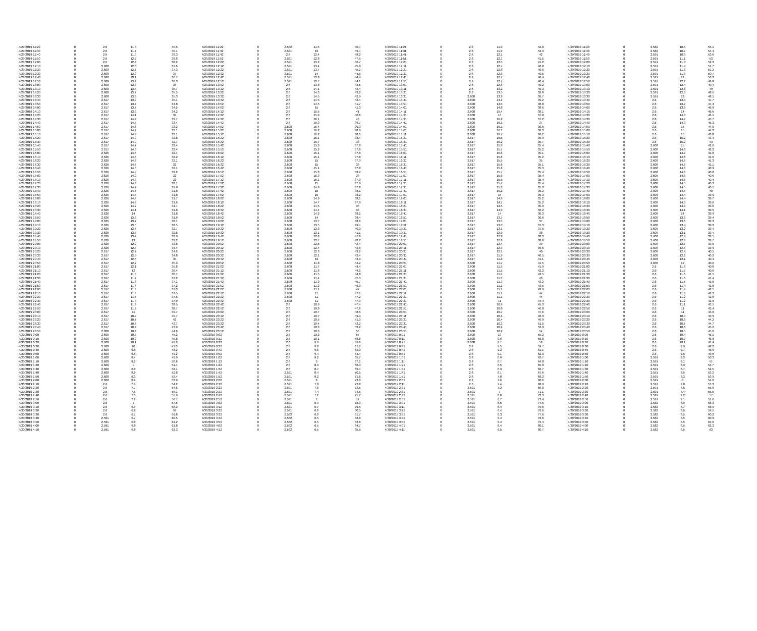| 4/29/2019 11:20 | 0 | 2.6 | 11.4 | 40.5 | 4/29/2019 11:22 | 0 | 2.582 | 11.5 | 50.4 | 4/29/2019 11:21 | 0 | 2.6 | 11.9 | 42.8 | 4/29/2019 11:20 | 0 | 2.582 | 10.5 | 55.1 |
| 4/29/2019 11:30 | 0 | 2.6 | 11.7 | 40.1 | 4/29/2019 11:32 | 0 | 2.591 | 12 | 49.4 | 4/29/2019 11:31 | 0 | 2.6 | 11.9 | 42.3 | 4/29/2019 11:30 | 0 | 2.582 | 10.7 | 54.4 |
| 4/29/2019 11:40 | 0 | 2.6 | 11.9 | 39.3 | 4/29/2019 11:42 | 0 | 2.6 | 12.4 | 48.2 | 4/29/2019 11:41 | 0 | 2.6 | 12.1 | 42 | 4/29/2019 11:40 | 0 | 2.591 | 10.9 | 53.6 |
| 4/29/2019 11:50 | 0 | 2.6 | 12.2 | 38.8 | 4/29/2019 11:52 | 0 | 2.591 | 12.8 | 47.5 | 4/29/2019 11:51 | 0 | 2.6 | 12.3 | 41.5 | 4/29/2019 11:50 | 0 | 2.591 | 11.1 | 53 |
| 4/29/2019 12:00 | 0 | 2.6 | 12.4 | 38.2 | 4/29/2019 12:02 | 0 | 2.591 | 13.2 | 46.7 | 4/29/2019 12:01 | 0 | 2.6 | 12.5 | 41.2 | 4/29/2019 12:00 | 0 | 2.591 | 11.3 | 52.3 |
| 4/29/2019 12:10 | 0 | 2.608 | 12.5 | 37.6 | 4/29/2019 12:12 | 0 | 2.591 | 13.4 | 45.9 | 4/29/2019 12:11 | 0 | 2.6 | 12.7 | 40.8 | 4/29/2019 12:10 | 0 | 2.591 | 11.4 | 51.7 |
| 4/29/2019 12:20 | 0 | 2.608 | 12.7 | 37.3 | 4/29/2019 12:22 | 0 | 2.591 | 13.7 | 45.2 | 4/29/2019 12:21 | 0 | 2.6 | 12.8 | 40.6 | 4/29/2019 12:20 | 0 | 2.591 | 11.6 | 51.2 |
| 4/29/2019 12:30 | 0 | 2.608 | 12.9 | 37 | 4/29/2019 12:32 | 0 | 2.591 | 14 | 44.5 | 4/29/2019 12:31 | 0 | 2.6 | 12.8 | 40.5 | 4/29/2019 12:30 | 0 | 2.591 | 11.8 | 50.7 |
| 4/29/2019 12:40 | 0 | 2.608 | 13.1 | 36.7 | 4/29/2019 12:42 | 0 | 2.591 | 13.8 | 44.4 | 4/29/2019 12:41 | 0 | 2.6 | 12.7 | 40.4 | 4/29/2019 12:40 | 0 | 2.591 | 12 | 50.3 |
| 4/29/2019 12:50 | 0 | 2.608 | 13.2 | 36.3 | 4/29/2019 12:52 | 0 | 2.591 | 13.7 | 44.1 | 4/29/2019 12:51 | 0 | 2.6 | 12.7 | 40.4 | 4/29/2019 12:50 | 0 | 2.591 | 12.2 | 49.8 |
| 4/29/2019 13:00 | 0 | 2.608 | 13.3 | 36 | 4/29/2019 13:02 | 0 | 2.6 | 13.8 | 43.6 | 4/29/2019 13:01 | 0 | 2.6 | 12.8 | 40.2 | 4/29/2019 13:00 | 0 | 2.591 | 12.4 | 49.4 |
| 4/29/2019 13:10 | 0 | 2.608 | 13.5 | 35.7 | 4/29/2019 13:12 | 0 | 2.6 | 14.1 | 43.4 | 4/29/2019 13:11 | 0 | 2.6 | 13.2 | 40.3 | 4/29/2019 13:10 | 0 | 2.591 | 12.6 | 49 |
| 4/29/2019 13:20 | 0 | 2.608 | 13.7 | 35.5 | 4/29/2019 13:22 | 0 | 2.6 | 14.3 | 43.2 | 4/29/2019 13:21 | 0 | 2.6 | 13.5 | 39.8 | 4/29/2019 13:20 | 0 | 2.591 | 12.8 | 48.5 |
| 4/29/2019 13:30 | 0 | 2.608 | 13.8 | 35.3 | 4/29/2019 13:32 | 0 | 2.6 | 14.5 | 42.9 | 4/29/2019 13:31 | 0 | 2.608 | 13.9 | 39.7 | 4/29/2019 13:30 | 0 | 2.591 | 13 | 48.1 |
| 4/29/2019 13:40 | 0 | 2.617 | 13.9 | 35.1 | 4/29/2019 13:42 | 0 | 2.6 | 14.5 | 42.4 | 4/29/2019 13:41 | 0 | 2.608 | 14.1 | 39.2 | 4/29/2019 13:40 | 0 | 2.6 | 13.3 | 47.7 |
| 4/29/2019 13:50 | 0 | 2.617 | 13.7 | 34.8 | 4/29/2019 13:52 | 0 | 2.6 | 14.5 | 41.7 | 4/29/2019 13:51 | 0 | 2.608 | 14.5 | 38.8 | 4/29/2019 13:50 | 0 | 2.6 | 13.7 | 47.4 |
| 4/29/2019 14:00 | 0 | 2.617 | 13.7 | 34.5 | 4/29/2019 14:02 | 0 | 2.6 | 15 | 41.3 | 4/29/2019 14:01 | 0 | 2.608 | 14.8 | 38.6 | 4/29/2019 14:00 | 0 | 2.6 | 13.8 | 46.9 |
| 4/29/2019 14:10 | 0 | 2.617 | 13.8 | 34.2 | 4/29/2019 14:12 | 0 | 2.6 | 15.5 | 41 | 4/29/2019 14:11 | 0 | 2.608 | 15.4 | 38.1 | 4/29/2019 14:10 | 0 | 2.6 | 14 | 46.6 |
| 4/29/2019 14:20 | 0 | 2.617 | 14.1 | 34 | 4/29/2019 14:22 | 0 | 2.6 | 15.9 | 40.6 | 4/29/2019 14:21 | 0 | 2.608 | 16 | 37.8 | 4/29/2019 14:20 | 0 | 2.6 | 14.3 | 46.1 |
| 4/29/2019 14:30 | 0 | 2.617 | 14.4 | 33.7 | 4/29/2019 14:32 | 0 | 2.6 | 16.1 | 40 | 4/29/2019 14:31 | 0 | 2.608 | 16.2 | 37.2 | 4/29/2019 14:30 | 0 | 2.6 | 14.7 | 45.7 |
| 4/29/2019 14:40 | 0 | 2.617 | 14.5 | 33.4 | 4/29/2019 14:42 | 0 | 2.6 | 16.3 | 39.7 | 4/29/2019 14:41 | 0 | 2.608 | 16.1 | 37 | 4/29/2019 14:40 | 0 | 2.6 | 14.9 | 45.3 |
| 4/29/2019 14:50 | 0 | 2.617 | 14.6 | 33.2 | 4/29/2019 14:52 | 0 | 2.608 | 16.4 | 39.3 | 4/29/2019 14:51 | 0 | 2.608 | 16.1 | 36.6 | 4/29/2019 14:50 | 0 | 2.6 | 15 | 44.8 |
| 4/29/2019 15:00 | 0 | 2.617 | 14.7 | 33.1 | 4/29/2019 15:02 | 0 | 2.608 | 16.2 | 38.9 | 4/29/2019 15:01 | 0 | 2.608 | 16.3 | 36.3 | 4/29/2019 15:00 | 0 | 2.6 | 15 | 44.2 |
| 4/29/2019 15:10 | 0 | 2.617 | 14.9 | 33.1 | 4/29/2019 15:12 | 0 | 2.608 | 16.2 | 38.6 | 4/29/2019 15:11 | 0 | 2.608 | 16.7 | 36.2 | 4/29/2019 15:10 | 0 | 2.6 | 15 | 43.8 |
| 4/29/2019 15:20 | 0 | 2.617 | 14.9 | 32.8 | 4/29/2019 15:22 | 0 | 2.608 | 16.1 | 38.4 | 4/29/2019 15:21 | 0 | 2.617 | 16.5 | 35.9 | 4/29/2019 15:20 | 0 | 2.6 | 15.2 | 43.4 |
| 4/29/2019 15:30 | 0 | 2.617 | 14.9 | 32.7 | 4/29/2019 15:32 | 0 | 2.608 | 15.7 | 38 | 4/29/2019 15:31 | 0 | 2.617 | 16.2 | 35.7 | 4/29/2019 15:30 | 0 | 2.6 | 15.2 | 43 |
| 4/29/2019 15:40 | 0 | 2.617 | 14.7 | 32.4 | 4/29/2019 15:42 | 0 | 2.608 | 15.3 | 37.8 | 4/29/2019 15:41 | 0 | 2.617 | 15.9 | 35.4 | 4/29/2019 15:40 | 0 | 2.608 | 15 | 42.6 |
| 4/29/2019 15:50 | 0 | 2.617 | 14.6 | 32.4 | 4/29/2019 15:52 | 0 | 2.608 | 15.2 | 37.8 | 4/29/2019 15:51 | 0 | 2.617 | 15.7 | 35.2 | 4/29/2019 15:50 | 0 | 2.608 | 14.8 | 42.2 |
| 4/29/2019 16:00 | 0 | 2.626 | 14.6 | 32.4 | 4/29/2019 16:02 | 0 | 2.608 | 15.1 | 37.8 | 4/29/2019 16:01 | 0 | 2.617 | 15.6 | 35.1 | 4/29/2019 16:00 | 0 | 2.608 | 14.7 | 41.8 |
| 4/29/2019 16:10 | 0 | 2.626 | 14.6 | 32.2 | 4/29/2019 16:12 | 0 | 2.608 | 15.1 | 37.8 | 4/29/2019 16:11 | 0 | 2.617 | 15.6 | 35.2 | 4/29/2019 16:10 | 0 | 2.608 | 14.6 | 41.6 |
| 4/29/2019 16:20 | 0 | 2.626 | 14.6 | 32.1 | 4/29/2019 16:22 | 0 | 2.608 | 15 | 37.9 | 4/29/2019 16:21 | 0 | 2.617 | 15.5 | 35 | 4/29/2019 16:20 | 0 | 2.608 | 14.6 | 41.3 |
| 4/29/2019 16:30 | 0 | 2.626 | 14.6 | 32 | 4/29/2019 16:32 | 0 | 2.608 | 15 | 38 | 4/29/2019 16:31 | 0 | 2.617 | 15.6 | 35.1 | 4/29/2019 16:30 | 0 | 2.608 | 14.6 | 41.1 |
| 4/29/2019 16:40 | 0 | 2.626 | 14.8 | 32.1 | 4/29/2019 16:42 | 0 | 2.608 | 15.1 | 37.8 | 4/29/2019 16:41 | 0 | 2.617 | 15.6 | 35.3 | 4/29/2019 16:40 | 0 | 2.608 | 14.6 | 40.9 |
| 4/29/2019 16:50 | 0 | 2.626 | 14.9 | 32.2 | 4/29/2019 16:52 | 0 | 2.608 | 15.3 | 38.2 | 4/29/2019 16:51 | 0 | 2.617 | 15.7 | 35.4 | 4/29/2019 16:50 | 0 | 2.608 | 14.6 | 40.8 |
| 4/29/2019 17:00 | 0 | 2.626 | 14.9 | 32 | 4/29/2019 17:02 | 0 | 2.608 | 15.3 | 38 | 4/29/2019 17:01 | 0 | 2.617 | 15.6 | 35.4 | 4/29/2019 17:00 | 0 | 2.608 | 14.6 | 40.6 |
| 4/29/2019 17:10 | 0 | 2.626 | 14.8 | 32 | 4/29/2019 17:12 | 0 | 2.608 | 15.1 | 37.9 | 4/29/2019 17:11 | 0 | 2.617 | 15.5 | 35.4 | 4/29/2019 17:10 | 0 | 2.608 | 14.6 | 40.4 |
| 4/29/2019 17:20 | 0 | 2.626 | 14.8 | 32.1 | 4/29/2019 17:22 | 0 | 2.608 | 15 | 37.9 | 4/29/2019 17:21 | 0 | 2.617 | 15.4 | 35.4 | 4/29/2019 17:20 | 0 | 2.608 | 14.5 | 40.3 |
| 4/29/2019 17:30 | 0 | 2.626 | 14.7 | 31.9 | 4/29/2019 17:32 | 0 | 2.608 | 14.9 | 37.8 | 4/29/2019 17:31 | 0 | 2.617 | 15.3 | 35.3 | 4/29/2019 17:30 | 0 | 2.608 | 14.5 | 40.1 |
| 4/29/2019 17:40 | 0 | 2.626 | 14.7 | 31.8 | 4/29/2019 17:42 | 0 | 2.608 | 15 | 38.1 | 4/29/2019 17:41 | 0 | 2.617 | 15.2 | 35.2 | 4/29/2019 17:40 | 0 | 2.608 | 14.5 | 40 |
| 4/29/2019 17:50 | 0 | 2.626 | 14.5 | 31.8 | 4/29/2019 17:52 | 0 | 2.608 | 15 | 38.2 | 4/29/2019 17:51 | 0 | 2.617 | 15 | 35.3 | 4/29/2019 17:50 | 0 | 2.608 | 14.4 | 39.9 |
| 4/29/2019 18:00 | 0 | 2.626 | 14.4 | 31.7 | 4/29/2019 18:02 | 0 | 2.608 | 14.9 | 38.1 | 4/29/2019 18:01 | 0 | 2.617 | 14.9 | 35.2 | 4/29/2019 18:00 | 0 | 2.608 | 14.4 | 39.7 |
| 4/29/2019 18:10 | 0 | 2.626 | 14.3 | 31.6 | 4/29/2019 18:12 | 0 | 2.608 | 14.7 | 37.9 | 4/29/2019 18:11 | 0 | 2.617 | 14.7 | 35.2 | 4/29/2019 18:10 | 0 | 2.608 | 14.3 | 39.6 |
| 4/29/2019 18:20 | 0 | 2.626 | 14.2 | 31.7 | 4/29/2019 18:22 | 0 | 2.608 | 14.5 | 38 | 4/29/2019 18:21 | 0 | 2.617 | 14.5 | 35.9 | 4/29/2019 18:20 | 0 | 2.608 | 14.3 | 39.6 |
| 4/29/2019 18:30 | 0 | 2.626 | 14.1 | 31.8 | 4/29/2019 18:32 | 0 | 2.608 | 14.4 | 38 | 4/29/2019 18:31 | 0 | 2.617 | 14.3 | 36.2 | 4/29/2019 18:30 | 0 | 2.608 | 14.1 | 39.5 |
| 4/29/2019 18:40 | 0 | 2.626 | 14 | 31.8 | 4/29/2019 18:42 | 0 | 2.608 | 14.2 | 38.1 | 4/29/2019 18:41 | 0 | 2.617 | 14 | 36.3 | 4/29/2019 18:40 | 0 | 2.608 | 14 | 39.4 |
| 4/29/2019 18:50 | 0 | 2.626 | 13.8 | 31.9 | 4/29/2019 18:52 | 0 | 2.608 | 14 | 38.4 | 4/29/2019 18:51 | 0 | 2.617 | 13.7 | 36.6 | 4/29/2019 18:50 | 0 | 2.608 | 13.8 | 39.4 |
| 4/29/2019 19:00 | 0 | 2.626 | 13.7 | 32.1 | 4/29/2019 19:02 | 0 | 2.608 | 13.7 | 38.8 | 4/29/2019 19:01 | 0 | 2.617 | 13.5 | 37 | 4/29/2019 19:00 | 0 | 2.608 | 13.6 | 39.3 |
| 4/29/2019 19:10 | 0 | 2.626 | 13.5 | 32.5 | 4/29/2019 19:12 | 0 | 2.608 | 13.5 | 39.4 | 4/29/2019 19:11 | 0 | 2.617 | 13.3 | 37.3 | 4/29/2019 19:10 | 0 | 2.608 | 13.4 | 39.3 |
| 4/29/2019 19:20 | 0 | 2.626 | 13.4 | 32.7 | 4/29/2019 19:22 | 0 | 2.608 | 13.3 | 40.3 | 4/29/2019 19:21 | 0 | 2.617 | 13.1 | 37.6 | 4/29/2019 19:20 | 0 | 2.608 | 13.2 | 39.4 |
| 4/29/2019 19:30 | 0 | 2.626 | 13.3 | 32.8 | 4/29/2019 19:32 | 0 | 2.608 | 13.1 | 41.1 | 4/29/2019 19:31 | 0 | 2.617 | 12.9 | 38 | 4/29/2019 19:30 | 0 | 2.608 | 13.1 | 39.4 |
| 4/29/2019 19:40 | 0 | 2.626 | 13.2 | 32.9 | 4/29/2019 19:42 | 0 | 2.608 | 12.8 | 41.8 | 4/29/2019 19:41 | 0 | 2.617 | 12.8 | 38.3 | 4/29/2019 19:40 | 0 | 2.608 | 12.9 | 39.5 |
| 4/29/2019 19:50 | 0 | 2.626 | 13 | 33.2 | 4/29/2019 19:52 | 0 | 2.608 | 12.7 | 42.2 | 4/29/2019 19:51 | 0 | 2.617 | 12.6 | 38.6 | 4/29/2019 19:50 | 0 | 2.608 | 12.8 | 39.7 |
| 4/29/2019 20:00 | 0 | 2.626 | 12.9 | 33.6 | 4/29/2019 20:02 | 0 | 2.608 | 12.5 | 42.4 | 4/29/2019 20:01 | 0 | 2.617 | 12.4 | 39 | 4/29/2019 20:00 | 0 | 2.608 | 12.7 | 39.8 |
| 4/29/2019 20:10 | 0 | 2.626 | 12.8 | 34.4 | 4/29/2019 20:12 | 0 | 2.608 | 12.4 | 42.8 | 4/29/2019 20:11 | 0 | 2.617 | 12.3 | 39.5 | 4/29/2019 20:10 | 0 | 2.608 | 12.5 | 39.9 |
| 4/29/2019 20:20 | 0 | 2.617 | 12.7 | 34.6 | 4/29/2019 20:22 | 0 | 2.608 | 12.3 | 43.2 | 4/29/2019 20:21 | 0 | 2.617 | 12.1 | 40 | 4/29/2019 20:20 | 0 | 2.608 | 12.4 | 40.1 |
| 4/29/2019 20:30 | 0 | 2.617 | 12.5 | 34.8 | 4/29/2019 20:32 | 0 | 2.608 | 12.1 | 43.4 | 4/29/2019 20:31 | 0 | 2.617 | 11.9 | 40.5 | 4/29/2019 20:30 | 0 | 2.608 | 12.2 | 40.2 |
| 4/29/2019 20:40 | 0 | 2.617 | 12.4 | 35 | 4/29/2019 20:42 | 0 | 2.608 | 12 | 43.9 | 4/29/2019 20:41 | 0 | 2.617 | 11.8 | 41.1 | 4/29/2019 20:40 | 0 | 2.608 | 12.1 | 40.4 |
| 4/29/2019 20:50 | 0 | 2.617 | 12.2 | 35.3 | 4/29/2019 20:52 | 0 | 2.608 | 11.8 | 44.2 | 4/29/2019 20:51 | 0 | 2.608 | 11.7 | 41.5 | 4/29/2019 20:50 | 0 | 2.608 | 12 | 40.6 |
| 4/29/2019 21:00 | 0 | 2.617 | 12.1 | 35.8 | 4/29/2019 21:02 | 0 | 2.608 | 11.7 | 44.4 | 4/29/2019 21:01 | 0 | 2.608 | 11.5 | 41.9 | 4/29/2019 21:00 | 0 | 2.6 | 11.8 | 40.8 |
| 4/29/2019 21:10 | 0 | 2.617 | 12 | 36.4 | 4/29/2019 21:12 | 0 | 2.608 | 11.6 | 44.6 | 4/29/2019 21:11 | 0 | 2.608 | 11.5 | 42.2 | 4/29/2019 21:10 | 0 | 2.6 | 11.7 | 40.9 |
| 4/29/2019 21:20 | 0 | 2.617 | 11.8 | 36.7 | 4/29/2019 21:22 | 0 | 2.608 | 11.5 | 44.8 | 4/29/2019 21:21 | 0 | 2.608 | 11.4 | 42.5 | 4/29/2019 21:20 | 0 | 2.6 | 11.6 | 41.1 |
| 4/29/2019 21:30 | 0 | 2.617 | 11.7 | 37.2 | 4/29/2019 21:32 | 0 | 2.608 | 11.4 | 45.3 | 4/29/2019 21:31 | 0 | 2.608 | 11.3 | 43 | 4/29/2019 21:30 | 0 | 2.6 | 11.6 | 41.4 |
| 4/29/2019 21:40 | 0 | 2.617 | 11.6 | 37.1 | 4/29/2019 21:42 | 0 | 2.608 | 11.3 | 45.7 | 4/29/2019 21:41 | 0 | 2.608 | 11.3 | 43.2 | 4/29/2019 21:40 | 0 | 2.6 | 11.5 | 41.6 |
| 4/29/2019 21:50 | 0 | 2.617 | 11.6 | 37.2 | 4/29/2019 21:52 | 0 | 2.608 | 11.2 | 46.3 | 4/29/2019 21:51 | 0 | 2.608 | 11.2 | 43.5 | 4/29/2019 21:50 | 0 | 2.6 | 11.4 | 41.8 |
| 4/29/2019 22:00 | 0 | 2.617 | 11.6 | 37.3 | 4/29/2019 22:02 | 0 | 2.608 | 11.1 | 47 | 4/29/2019 22:01 | 0 | 2.608 | 11.1 | 43.9 | 4/29/2019 22:00 | 0 | 2.6 | 11.4 | 42.1 |
| 4/29/2019 22:10 | 0 | 2.617 | 11.6 | 37.5 | 4/29/2019 22:12 | 0 | 2.608 | 11 | 47.1 | 4/29/2019 22:11 | 0 | 2.608 | 11.1 | 44 | 4/29/2019 22:10 | 0 | 2.6 | 11.3 | 42.3 |
| 4/29/2019 22:20 | 0 | 2.617 | 11.5 | 37.6 | 4/29/2019 22:22 | 0 | 2.608 | 11 | 47.2 | 4/29/2019 22:21 | 0 | 2.608 | 11.1 | 44 | 4/29/2019 22:20 | 0 | 2.6 | 11.2 | 42.6 |
| 4/29/2019 22:30 | 0 | 2.617 | 11.4 | 37.9 | 4/29/2019 22:32 | 0 | 2.608 | 11 | 47.3 | 4/29/2019 22:31 | 0 | 2.608 | 11 | 44.4 | 4/29/2019 22:30 | 0 | 2.6 | 11.2 | 42.9 |
| 4/29/2019 22:40 | 0 | 2.617 | 11.3 | 38.5 | 4/29/2019 22:42 | 0 | 2.6 | 10.9 | 47.4 | 4/29/2019 22:41 | 0 | 2.608 | 10.9 | 45.3 | 4/29/2019 22:40 | 0 | 2.6 | 11.1 | 43.1 |
| 4/29/2019 22:50 | 0 | 2.617 | 11.2 | 38.7 | 4/29/2019 22:52 | 0 | 2.6 | 10.8 | 47.6 | 4/29/2019 22:51 | 0 | 2.608 | 10.8 | 46.8 | 4/29/2019 22:50 | 0 | 2.6 | 11 | 43.4 |
| 4/29/2019 23:00 | 0 | 2.617 | 11 | 39.7 | 4/29/2019 23:02 | 0 | 2.6 | 10.7 | 48.5 | 4/29/2019 23:01 | 0 | 2.608 | 10.7 | 47.6 | 4/29/2019 23:00 | 0 | 2.6 | 11 | 43.6 |
| 4/29/2019 23:10 | 0 | 2.617 | 10.9 | 40.7 | 4/29/2019 23:12 | 0 | 2.6 | 10.7 | 49.9 | 4/29/2019 23:11 | 0 | 2.608 | 10.6 | 48.9 | 4/29/2019 23:10 | 0 | 2.6 | 10.9 | 43.9 |
| 4/29/2019 23:20 | 0 | 2.617 | 10.7 | 42 | 4/29/2019 23:22 | 0 | 2.6 | 10.5 | 51.3 | 4/29/2019 23:21 | 0 | 2.608 | 10.4 | 49.9 | 4/29/2019 23:20 | 0 | 2.6 | 10.8 | 44.2 |
| 4/29/2019 23:30 | 0 | 2.617 | 10.6 | 42.7 | 4/29/2019 23:32 | 0 | 2.6 | 10.4 | 52.2 | 4/29/2019 23:31 | 0 | 2.608 | 10.3 | 51.5 | 4/29/2019 23:30 | 0 | 2.6 | 10.7 | 44.7 |
| 4/29/2019 23:40 | 0 | 2.617 | 10.4 | 43.9 | 4/29/2019 23:42 | 0 | 2.6 | 10.3 | 53.2 | 4/29/2019 23:41 | 0 | 2.608 | 10.2 | 52.9 | 4/29/2019 23:40 | 0 | 2.6 | 10.6 | 45.2 |
| 4/29/2019 23:50 | 0 | 2.608 | 10.4 | 44.6 | 4/29/2019 23:52 | 0 | 2.6 | 10.3 | 55 | 4/29/2019 23:51 | 0 | 2.608 | 10.2 | 54 | 4/29/2019 23:50 | 0 | 2.6 | 10.5 | 45.6 |
| 4/30/2019 0:00 | 0 | 2.608 | 10.3 | 45.2 | 4/30/2019 0:02 | 0 | 2.6 | 10.2 | 57 | 4/30/2019 0:01 | 0 | 2.608 | 10 | 55.2 | 4/30/2019 0:00 | 0 | 2.6 | 10.4 | 46.1 |
| 4/30/2019 0:10 | 0 | 2.608 | 10.2 | 45.8 | 4/30/2019 0:12 | 0 | 2.6 | 10.1 | 58.6 | 4/30/2019 0:11 | 0 | 2.608 | 9.9 | 56.8 | 4/30/2019 0:10 | 0 | 2.6 | 10.3 | 46.8 |
| 4/30/2019 0:20 | 0 | 2.608 | 10.1 | 46.6 | 4/30/2019 0:22 | 0 | 2.6 | 9.9 | 59.8 | 4/30/2019 0:21 | 0 | 2.608 | 9.7 | 58 | 4/30/2019 0:20 | 0 | 2.6 | 10.1 | 47.4 |
| 4/30/2019 0:30 | 0 | 2.608 | 10 | 47.3 | 4/30/2019 0:32 | 0 | 2.6 | 9.8 | 61.2 | 4/30/2019 0:31 | 0 | 2.6 | 9.5 | 59.7 | 4/30/2019 0:30 | 0 | 2.6 | 9.9 | 48.2 |
| 4/30/2019 0:40 | 0 | 2.608 | 9.8 | 48.2 | 4/30/2019 0:42 | 0 | 2.6 | 9.6 | 62.9 | 4/30/2019 0:41 | 0 | 2.6 | 9.3 | 61.1 | 4/30/2019 0:40 | 0 | 2.6 | 9.7 | 48.9 |
| 4/30/2019 0:50 | 0 | 2.608 | 9.6 | 49.2 | 4/30/2019 0:52 | 0 | 2.6 | 9.4 | 64.4 | 4/30/2019 0:51 | 0 | 2.6 | 9.1 | 62.3 | 4/30/2019 0:50 | 0 | 2.6 | 9.5 | 49.6 |
| 4/30/2019 1:00 | 0 | 2.608 | 9.4 | 49.9 | 4/30/2019 1:02 | 0 | 2.6 | 9.2 | 65.7 | 4/30/2019 1:01 | 0 | 2.6 | 8.9 | 63.7 | 4/30/2019 1:00 | 0 | 2.591 | 9.3 | 50.3 |
| 4/30/2019 1:10 | 0 | 2.608 | 9.2 | 50.6 | 4/30/2019 1:12 | 0 | 2.6 | 9 | 67.1 | 4/30/2019 1:11 | 0 | 2.6 | 8.7 | 64.8 | 4/30/2019 1:10 | 0 | 2.591 | 9.1 | 51 |
| 4/30/2019 1:20 | 0 | 2.608 | 9 | 51.4 | 4/30/2019 1:22 | 0 | 2.6 | 8.9 | 68.3 | 4/30/2019 1:21 | 0 | 2.6 | 8.5 | 65.8 | 4/30/2019 1:20 | 0 | 2.591 | 8.9 | 51.7 |
| 4/30/2019 1:30 | 0 | 2.608 | 8.8 | 52.1 | 4/30/2019 1:32 | 0 | 2.6 | 8.7 | 69.4 | 4/30/2019 1:31 | 0 | 2.6 | 8.3 | 66.7 | 4/30/2019 1:30 | 0 | 2.591 | 8.7 | 52.5 |
| 4/30/2019 1:40 | 0 | 2.608 | 8.6 | 52.8 | 4/30/2019 1:42 | 0 | 2.591 | 8.4 | 70.5 | 4/30/2019 1:41 | 0 | 2.6 | 8.1 | 67.6 | 4/30/2019 1:40 | 0 | 2.591 | 8.5 | 53.2 |
| 4/30/2019 1:50 | 0 | 2.608 | 8.3 | 53.4 | 4/30/2019 1:52 | 0 | 2.591 | 8.2 | 71.6 | 4/30/2019 1:51 | 0 | 2.6 | 7.8 | 68.2 | 4/30/2019 1:50 | 0 | 2.591 | 8.3 | 53.9 |
| 4/30/2019 2:00 | 0 | 2.608 | 8.2 | 53.9 | 4/30/2019 2:02 | 0 | 2.591 | 8 | 72.3 | 4/30/2019 2:01 | 0 | 2.6 | 7.6 | 68.6 | 4/30/2019 2:00 | 0 | 2.591 | 8 | 54.6 |
| 4/30/2019 2:10 | 0 | 2.6 | 7.9 | 54.2 | 4/30/2019 2:12 | 0 | 2.591 | 7.8 | 72.8 | 4/30/2019 2:11 | 0 | 2.6 | 7.4 | 68.9 | 4/30/2019 2:10 | 0 | 2.591 | 7.8 | 55.3 |
| 4/30/2019 2:20 | 0 | 2.6 | 7.7 | 54.6 | 4/30/2019 2:22 | 0 | 2.591 | 7.6 | 73.5 | 4/30/2019 2:21 | 0 | 2.591 | 7.2 | 69.9 | 4/30/2019 2:20 | 0 | 2.591 | 7.6 | 55.9 |
| 4/30/2019 2:30 | 0 | 2.6 | 7.5 | 55.1 | 4/30/2019 2:32 | 0 | 2.591 | 7.4 | 74.5 | 4/30/2019 2:31 | 0 | 2.591 | 7 | 71.1 | 4/30/2019 2:30 | 0 | 2.591 | 7.4 | 56.5 |
| 4/30/2019 2:40 | 0 | 2.6 | 7.3 | 55.9 | 4/30/2019 2:42 | 0 | 2.591 | 7.2 | 75.7 | 4/30/2019 2:41 | 0 | 2.591 | 6.8 | 72.3 | 4/30/2019 2:40 | 0 | 2.591 | 7.2 | 57 |
| 4/30/2019 2:50 | 0 | 2.6 | 7.2 | 56.7 | 4/30/2019 2:52 | 0 | 2.591 | 7 | 77 | 4/30/2019 2:51 | 0 | 2.591 | 6.7 | 73.4 | 4/30/2019 2:50 | 0 | 2.591 | 7.1 | 57.6 |
| 4/30/2019 3:00 | 0 | 2.6 | 7 | 57.5 | 4/30/2019 3:02 | 0 | 2.591 | 6.9 | 78.3 | 4/30/2019 3:01 | 0 | 2.591 | 6.5 | 74.5 | 4/30/2019 3:00 | 0 | 2.582 | 6.9 | 58.3 |
| 4/30/2019 3:10 | 0 | 2.6 | 6.9 | 58.3 | 4/30/2019 3:12 | 0 | 2.591 | 6.7 | 79.5 | 4/30/2019 3:11 | 0 | 2.591 | 6.4 | 75.6 | 4/30/2019 3:10 | 0 | 2.582 | 6.7 | 58.9 |
| 4/30/2019 3:20 | 0 | 2.6 | 6.8 | 59 | 4/30/2019 3:22 | 0 | 2.591 | 6.6 | 80.5 | 4/30/2019 3:21 | 0 | 2.591 | 6.4 | 76.6 | 4/30/2019 3:20 | 0 | 2.582 | 6.6 | 59.5 |
| 4/30/2019 3:30 | 0 | 2.6 | 6.7 | 59.8 | 4/30/2019 3:32 | 0 | 2.582 | 6.6 | 81.7 | 4/30/2019 3:31 | 0 | 2.591 | 6.3 | 77.6 | 4/30/2019 3:30 | 0 | 2.582 | 6.5 | 60.2 |
| 4/30/2019 3:40 | 0 | 2.591 | 6.7 | 60.5 | 4/30/2019 3:42 | 0 | 2.582 | 6.5 | 82.8 | 4/30/2019 3:41 | 0 | 2.591 | 6.4 | 78.6 | 4/30/2019 3:40 | 0 | 2.582 | 6.5 | 60.9 |
| 4/30/2019 3:50 | 0 | 2.591 | 6.8 | 61.2 | 4/30/2019 3:52 | 0 | 2.582 | 6.5 | 83.8 | 4/30/2019 3:51 | 0 | 2.591 | 6.4 | 79.4 | 4/30/2019 3:50 | 0 | 2.582 | 6.5 | 61.6 |
| 4/30/2019 4:00 | 0 | 2.591 | 6.8 | 61.8 | 4/30/2019 4:02 | 0 | 2.582 | 6.5 | 84.7 | 4/30/2019 4:01 | 0 | 2.591 | 6.4 | 80.1 | 4/30/2019 4:00 | 0 | 2.582 | 6.5 | 62.3 |
| 4/30/2019 4:10 | 0 | 2.591 | 6.8 | 62.3 | 4/30/2019 4:12 | 0 | 2.582 | 6.5 | 85.5 | 4/30/2019 4:11 | 0 | 2.591 | 6.5 | 80.7 | 4/30/2019 4:10 | 0 | 2.582 | 6.5 | 63 |